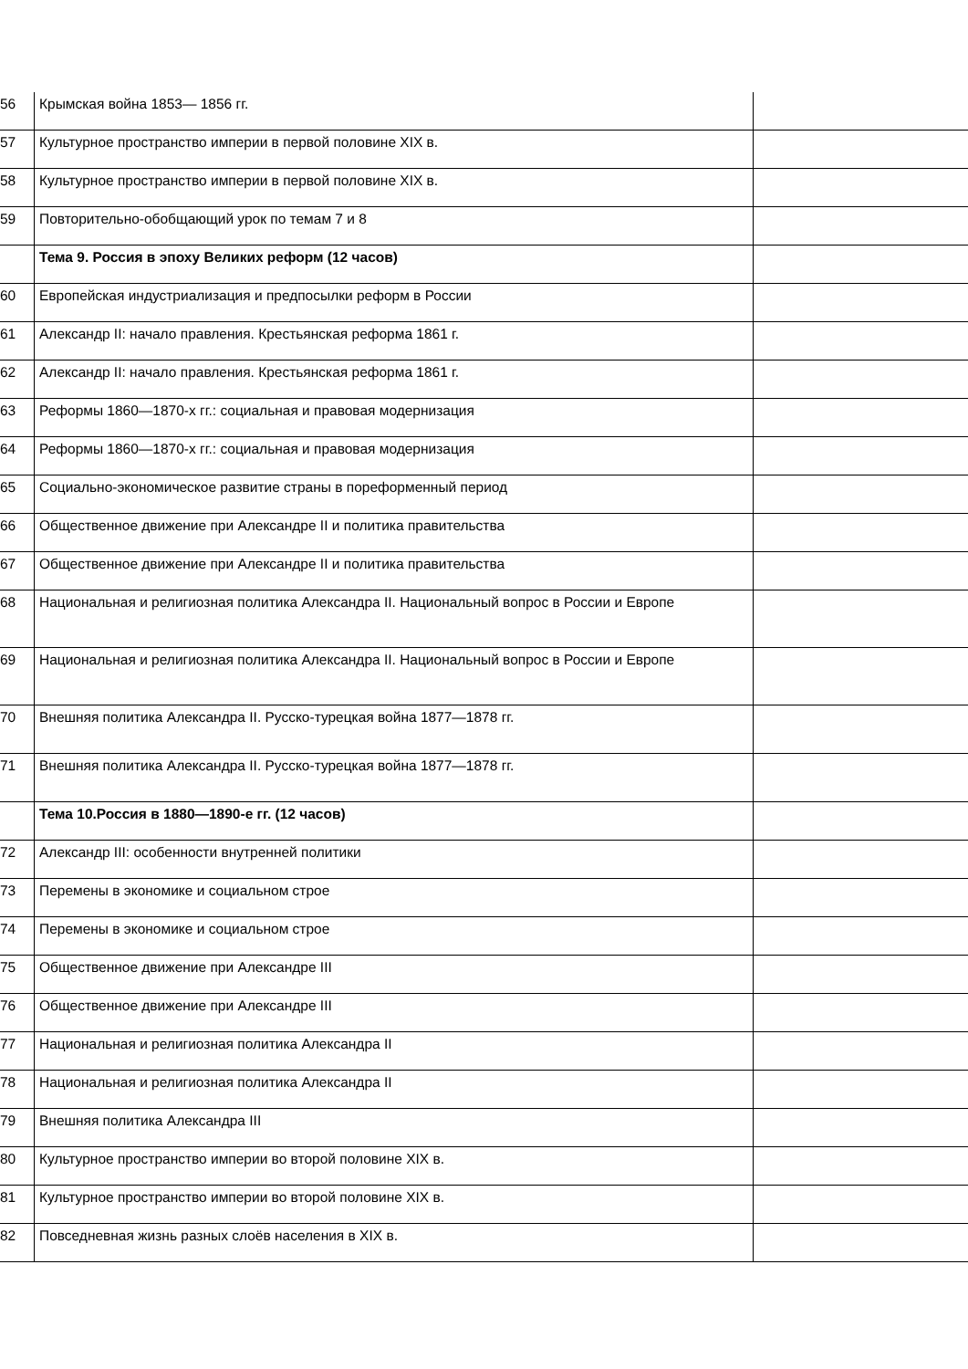| 56 | Крымская война 1853— 1856 гг. | |
| 57 | Культурное пространство империи в первой половине XIX в. | |
| 58 | Культурное пространство империи в первой половине XIX в. | |
| 59 | Повторительно-обобщающий урок по темам 7 и 8 | |
| | Тема 9. Россия в эпоху Великих реформ (12 часов) | |
| 60 | Европейская индустриализация и предпосылки реформ в России | |
| 61 | Александр II: начало правления. Крестьянская реформа 1861 г. | |
| 62 | Александр II: начало правления. Крестьянская реформа 1861 г. | |
| 63 | Реформы 1860—1870-х гг.: социальная и правовая модернизация | |
| 64 | Реформы 1860—1870-х гг.: социальная и правовая модернизация | |
| 65 | Социально-экономическое развитие страны в пореформенный период | |
| 66 | Общественное движение при Александре II и политика правительства | |
| 67 | Общественное движение при Александре II и политика правительства | |
| 68 | Национальная и религиозная политика Александра II. Национальный вопрос в России и Европе | |
| 69 | Национальная и религиозная политика Александра II. Национальный вопрос в России и Европе | |
| 70 | Внешняя политика Александра II. Русско-турецкая война 1877—1878 гг. | |
| 71 | Внешняя политика Александра II. Русско-турецкая война 1877—1878 гг. | |
| | Тема 10.Россия в 1880—1890-е гг. (12 часов) | |
| 72 | Александр III: особенности внутренней политики | |
| 73 | Перемены в экономике и социальном строе | |
| 74 | Перемены в экономике и социальном строе | |
| 75 | Общественное движение при Александре III | |
| 76 | Общественное движение при Александре III | |
| 77 | Национальная и религиозная политика Александра II | |
| 78 | Национальная и религиозная политика Александра II | |
| 79 | Внешняя политика Александра III | |
| 80 | Культурное пространство империи во второй половине XIX в. | |
| 81 | Культурное пространство империи во второй половине XIX в. | |
| 82 | Повседневная жизнь разных слоёв населения в XIX в. | |